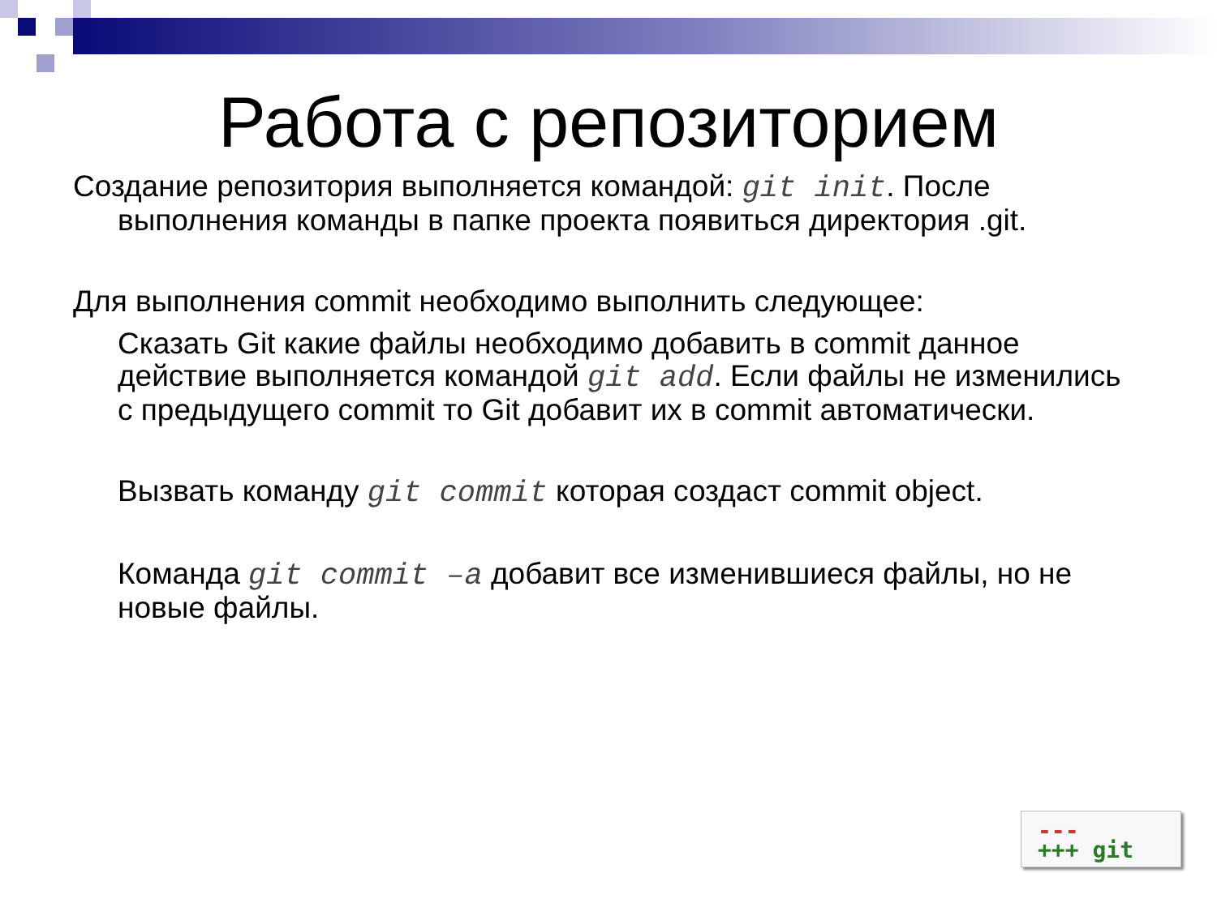Работа с репозиторием
Создание репозитория выполняется командой: git init. После выполнения команды в папке проекта появиться директория .git.
Для выполнения commit необходимо выполнить следующее:
Сказать Git какие файлы необходимо добавить в commit данное действие выполняется командой git add. Если файлы не изменились с предыдущего commit то Git добавит их в commit автоматически.
Вызвать команду git commit которая создаст commit object.
Команда git commit –a добавит все изменившиеся файлы, но не новые файлы.
---
+++ git